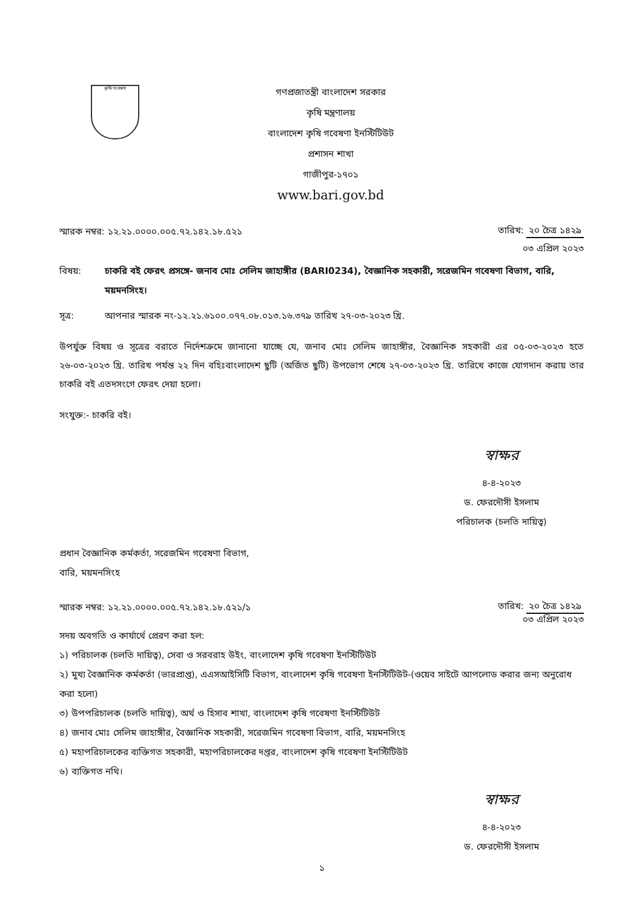কৃষি গবেষণা
গণপ্রজাতন্ত্রী বাংলাদেশ সরকার
কৃষি মন্ত্রণালয়
বাংলাদেশ কৃষি গবেষণা ইনস্টিটিউট
প্রশাসন শাখা
গাজীপুর-১৭০১
www.bari.gov.bd
স্মারক নম্বর: ১২.২১.০০০০.০০৫.৭২.১৪২.১৮.৫২১
তারিখ: ২০ চৈত্র ১৪২৯
০৩ এপ্রিল ২০২৩
বিষয়: চাকরি বই ফেরৎ প্রসঙ্গে- জনাব মোঃ সেলিম জাহাঙ্গীর (BARI0234), বৈজ্ঞানিক সহকারী, সরেজমিন গবেষণা বিভাগ, বারি, ময়মনসিংহ।
সূত্র: আপনার স্মারক নং-১২.২১.৬১০০.০৭৭.০৮.০১৩.১৬.৩৭৯ তারিখ ২৭-০৩-২০২৩ খ্রি.
উপর্যুক্ত বিষয় ও সূত্রের বরাতে নির্দেশক্রমে জানানো যাচ্ছে যে, জনাব মোঃ সেলিম জাহাঙ্গীর, বৈজ্ঞানিক সহকারী এর ০৫-০৩-২০২৩ হতে ২৬-০৩-২০২৩ খ্রি. তারিখ পর্যন্ত ২২ দিন বহিঃবাংলাদেশ ছুটি (অর্জিত ছুটি) উপভোগ শেষে ২৭-০৩-২০২৩ খ্রি. তারিখে কাজে যোগদান করায় তার চাকরি বই এতদসংগে ফেরৎ দেয়া হলো।
সংযুক্ত:- চাকরি বই।
স্বাক্ষর
৪-৪-২০২৩
ড. ফেরদৌসী ইসলাম
পরিচালক (চলতি দায়িত্ব)
প্রধান বৈজ্ঞানিক কর্মকর্তা, সরেজমিন গবেষণা বিভাগ,
বারি, ময়মনসিংহ
স্মারক নম্বর: ১২.২১.০০০০.০০৫.৭২.১৪২.১৮.৫২১/১
তারিখ: ২০ চৈত্র ১৪২৯
০৩ এপ্রিল ২০২৩
সদয় অবগতি ও কার্যার্থে প্রেরণ করা হল:
১) পরিচালক (চলতি দায়িত্ব), সেবা ও সরবরাহ উইং, বাংলাদেশ কৃষি গবেষণা ইনস্টিটিউট
২) মুখ্য বৈজ্ঞানিক কর্মকর্তা (ভারপ্রাপ্ত), এএসআইসিটি বিভাগ, বাংলাদেশ কৃষি গবেষণা ইনস্টিটিউট-(ওয়েব সাইটে আপলোড করার জন্য অনুরোধ করা হলো)
৩) উপপরিচালক (চলতি দায়িত্ব), অর্থ ও হিসাব শাখা, বাংলাদেশ কৃষি গবেষণা ইনস্টিটিউট
৪) জনাব মোঃ সেলিম জাহাঙ্গীর, বৈজ্ঞানিক সহকারী, সরেজমিন গবেষণা বিভাগ, বারি, ময়মনসিংহ
৫) মহাপরিচালকের ব্যক্তিগত সহকারী, মহাপরিচালকের দপ্তর, বাংলাদেশ কৃষি গবেষণা ইনস্টিটিউট
৬) ব্যক্তিগত নথি।
স্বাক্ষর
৪-৪-২০২৩
ড. ফেরদৌসী ইসলাম
১